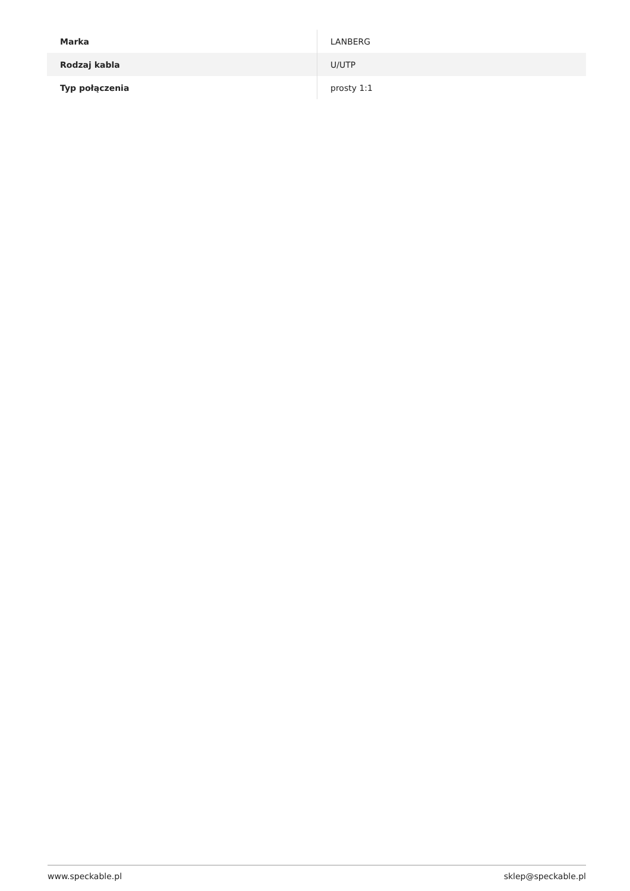| Marka | LANBERG |
| Rodzaj kabla | U/UTP |
| Typ połączenia | prosty 1:1 |
www.speckable.pl sklep@speckable.pl